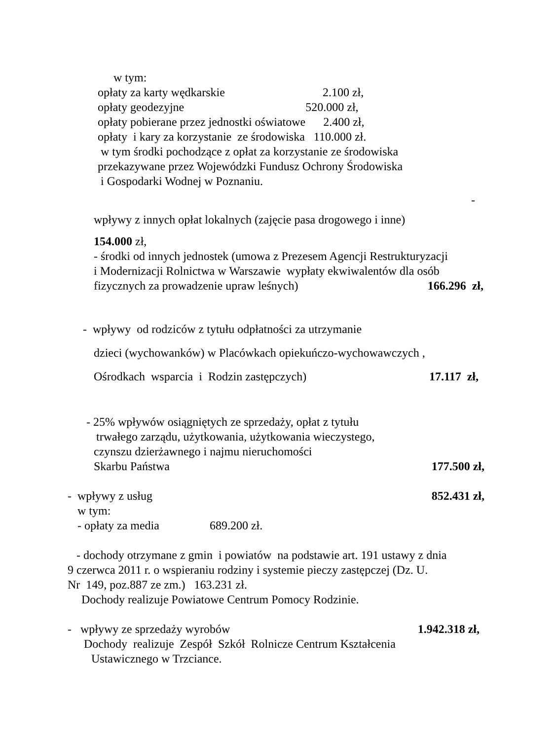w tym:
opłaty za karty wędkarskie 2.100 zł,
opłaty geodezyjne 520.000 zł,
opłaty pobierane przez jednostki oświatowe 2.400 zł,
opłaty i kary za korzystanie ze środowiska 110.000 zł.
w tym środki pochodzące z opłat za korzystanie ze środowiska
przekazywane przez Wojewódzki Fundusz Ochrony Środowiska
i Gospodarki Wodnej w Poznaniu.
-
wpływy z innych opłat lokalnych (zajęcie pasa drogowego i inne)
154.000 zł,
- środki od innych jednostek (umowa z Prezesem Agencji Restrukturyzacji
i Modernizacji Rolnictwa w Warszawie wypłaty ekwiwalentów dla osób
fizycznych za prowadzenie upraw leśnych)
166.296 zł,
- wpływy od rodziców z tytułu odpłatności za utrzymanie
dzieci (wychowanków) w Placówkach opiekuńczo-wychowawczych ,
Ośrodkach wsparcia i Rodzin zastępczych)
17.117 zł,
- 25% wpływów osiągniętych ze sprzedaży, opłat z tytułu
trwałego zarządu, użytkowania, użytkowania wieczystego,
czynszu dzierżawnego i najmu nieruchomości
Skarbu Państwa
177.500 zł,
- wpływy z usług
852.431 zł,
w tym:
- opłaty za media 689.200 zł.
- dochody otrzymane z gmin i powiatów na podstawie art. 191 ustawy z dnia
9 czerwca 2011 r. o wspieraniu rodziny i systemie pieczy zastępczej (Dz. U.
Nr 149, poz.887 ze zm.) 163.231 zł.
Dochody realizuje Powiatowe Centrum Pomocy Rodzinie.
- wpływy ze sprzedaży wyrobów
1.942.318 zł,
Dochody realizuje Zespół Szkół Rolnicze Centrum Kształcenia
Ustawicznego w Trzciance.